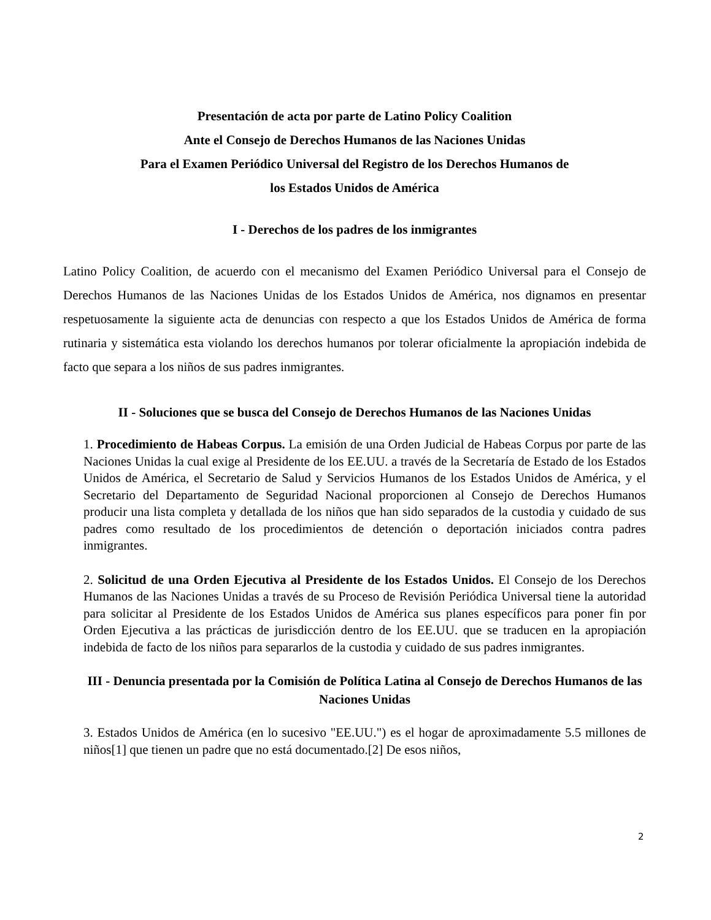Presentación de acta por parte de Latino Policy Coalition
Ante el Consejo de Derechos Humanos de las Naciones Unidas
Para el Examen Periódico Universal del Registro de los Derechos Humanos de
los Estados Unidos de América
I - Derechos de los padres de los inmigrantes
Latino Policy Coalition, de acuerdo con el mecanismo del Examen Periódico Universal para el Consejo de Derechos Humanos de las Naciones Unidas de los Estados Unidos de América, nos dignamos en presentar respetuosamente la siguiente acta de denuncias con respecto a que los Estados Unidos de América de forma rutinaria y sistemática esta violando los derechos humanos por tolerar oficialmente la apropiación indebida de facto que separa a los niños de sus padres inmigrantes.
II - Soluciones que se busca del Consejo de Derechos Humanos de las Naciones Unidas
1. Procedimiento de Habeas Corpus. La emisión de una Orden Judicial de Habeas Corpus por parte de las Naciones Unidas la cual exige al Presidente de los EE.UU. a través de la Secretaría de Estado de los Estados Unidos de América, el Secretario de Salud y Servicios Humanos de los Estados Unidos de América, y el Secretario del Departamento de Seguridad Nacional proporcionen al Consejo de Derechos Humanos producir una lista completa y detallada de los niños que han sido separados de la custodia y cuidado de sus padres como resultado de los procedimientos de detención o deportación iniciados contra padres inmigrantes.
2. Solicitud de una Orden Ejecutiva al Presidente de los Estados Unidos. El Consejo de los Derechos Humanos de las Naciones Unidas a través de su Proceso de Revisión Periódica Universal tiene la autoridad para solicitar al Presidente de los Estados Unidos de América sus planes específicos para poner fin por Orden Ejecutiva a las prácticas de jurisdicción dentro de los EE.UU. que se traducen en la apropiación indebida de facto de los niños para separarlos de la custodia y cuidado de sus padres inmigrantes.
III - Denuncia presentada por la Comisión de Política Latina al Consejo de Derechos Humanos de las Naciones Unidas
3. Estados Unidos de América (en lo sucesivo "EE.UU.") es el hogar de aproximadamente 5.5 millones de niños[1] que tienen un padre que no está documentado.[2] De esos niños,
2